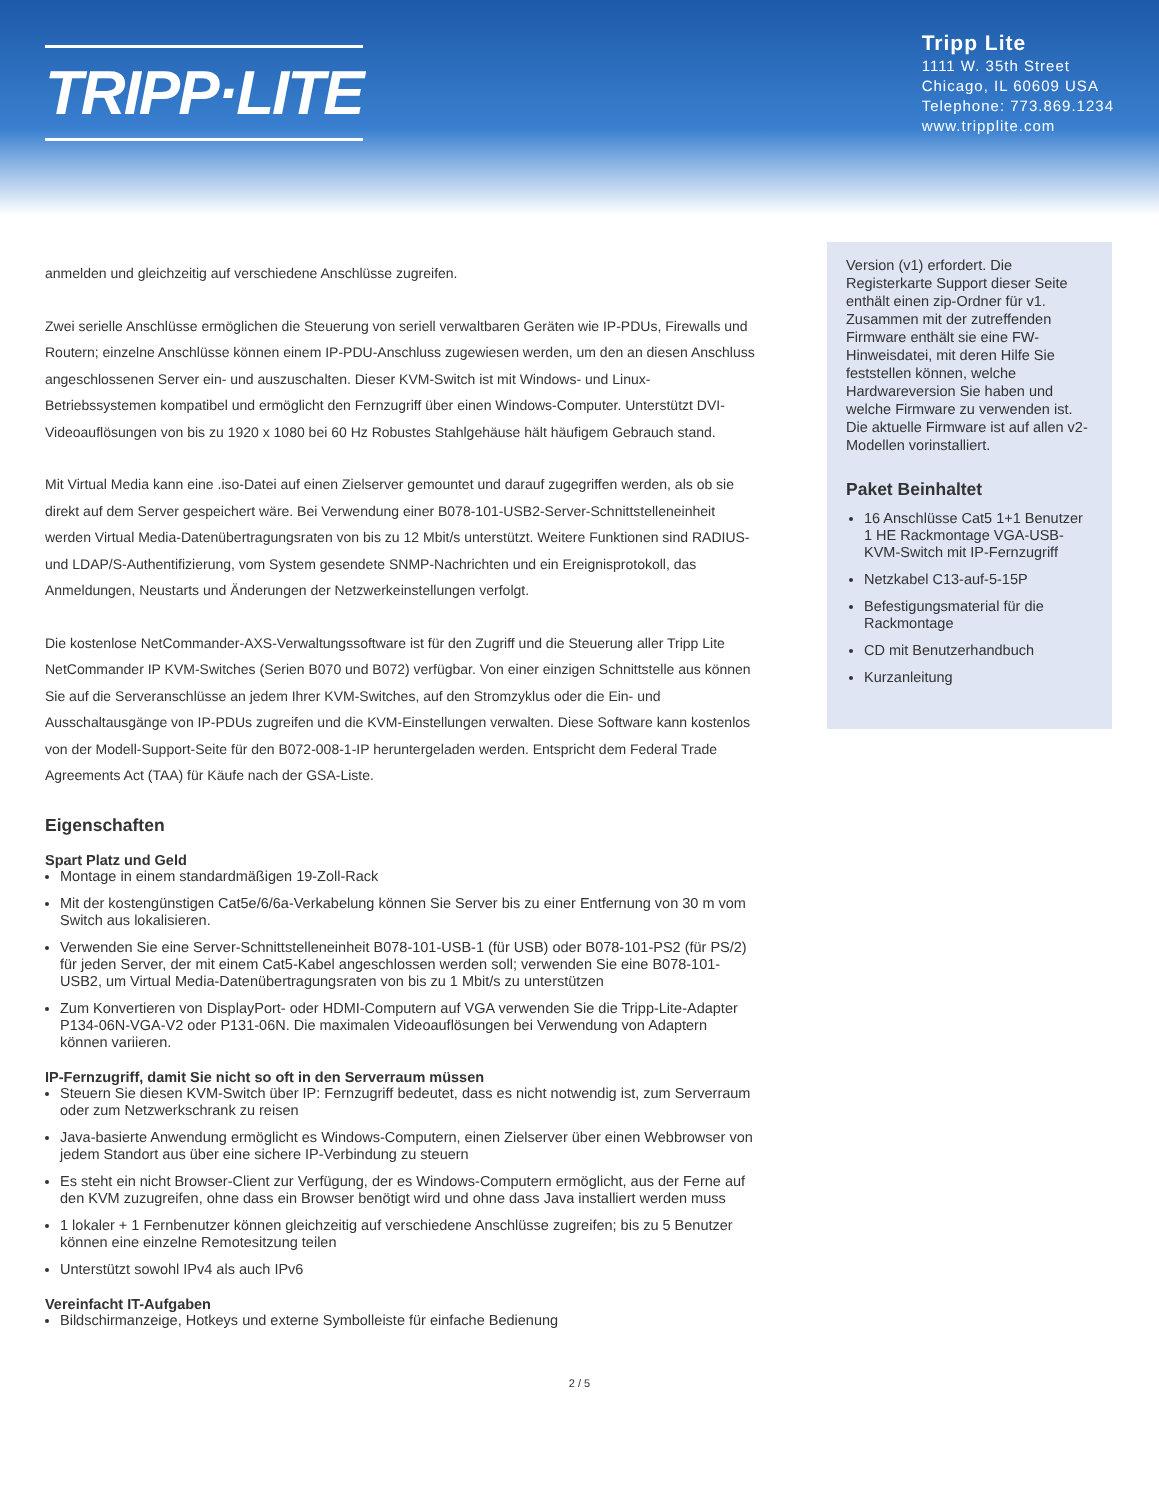TRIPP·LITE
Tripp Lite
1111 W. 35th Street
Chicago, IL 60609 USA
Telephone: 773.869.1234
www.tripplite.com
anmelden und gleichzeitig auf verschiedene Anschlüsse zugreifen.
Zwei serielle Anschlüsse ermöglichen die Steuerung von seriell verwaltbaren Geräten wie IP-PDUs, Firewalls und Routern; einzelne Anschlüsse können einem IP-PDU-Anschluss zugewiesen werden, um den an diesen Anschluss angeschlossenen Server ein- und auszuschalten. Dieser KVM-Switch ist mit Windows- und Linux-Betriebssystemen kompatibel und ermöglicht den Fernzugriff über einen Windows-Computer. Unterstützt DVI-Videoauflösungen von bis zu 1920 x 1080 bei 60 Hz Robustes Stahlgehäuse hält häufigem Gebrauch stand.
Mit Virtual Media kann eine .iso-Datei auf einen Zielserver gemountet und darauf zugegriffen werden, als ob sie direkt auf dem Server gespeichert wäre. Bei Verwendung einer B078-101-USB2-Server-Schnittstelleneinheit werden Virtual Media-Datenübertragungsraten von bis zu 12 Mbit/s unterstützt. Weitere Funktionen sind RADIUS- und LDAP/S-Authentifizierung, vom System gesendete SNMP-Nachrichten und ein Ereignisprotokoll, das Anmeldungen, Neustarts und Änderungen der Netzwerkeinstellungen verfolgt.
Die kostenlose NetCommander-AXS-Verwaltungssoftware ist für den Zugriff und die Steuerung aller Tripp Lite NetCommander IP KVM-Switches (Serien B070 und B072) verfügbar. Von einer einzigen Schnittstelle aus können Sie auf die Serveranschlüsse an jedem Ihrer KVM-Switches, auf den Stromzyklus oder die Ein- und Ausschaltausgänge von IP-PDUs zugreifen und die KVM-Einstellungen verwalten. Diese Software kann kostenlos von der Modell-Support-Seite für den B072-008-1-IP heruntergeladen werden. Entspricht dem Federal Trade Agreements Act (TAA) für Käufe nach der GSA-Liste.
Eigenschaften
Spart Platz und Geld
Montage in einem standardmäßigen 19-Zoll-Rack
Mit der kostengünstigen Cat5e/6/6a-Verkabelung können Sie Server bis zu einer Entfernung von 30 m vom Switch aus lokalisieren.
Verwenden Sie eine Server-Schnittstelleneinheit B078-101-USB-1 (für USB) oder B078-101-PS2 (für PS/2) für jeden Server, der mit einem Cat5-Kabel angeschlossen werden soll; verwenden Sie eine B078-101-USB2, um Virtual Media-Datenübertragungsraten von bis zu 1 Mbit/s zu unterstützen
Zum Konvertieren von DisplayPort- oder HDMI-Computern auf VGA verwenden Sie die Tripp-Lite-Adapter P134-06N-VGA-V2 oder P131-06N. Die maximalen Videoauflösungen bei Verwendung von Adaptern können variieren.
IP-Fernzugriff, damit Sie nicht so oft in den Serverraum müssen
Steuern Sie diesen KVM-Switch über IP: Fernzugriff bedeutet, dass es nicht notwendig ist, zum Serverraum oder zum Netzwerkschrank zu reisen
Java-basierte Anwendung ermöglicht es Windows-Computern, einen Zielserver über einen Webbrowser von jedem Standort aus über eine sichere IP-Verbindung zu steuern
Es steht ein nicht Browser-Client zur Verfügung, der es Windows-Computern ermöglicht, aus der Ferne auf den KVM zuzugreifen, ohne dass ein Browser benötigt wird und ohne dass Java installiert werden muss
1 lokaler + 1 Fernbenutzer können gleichzeitig auf verschiedene Anschlüsse zugreifen; bis zu 5 Benutzer können eine einzelne Remotesitzung teilen
Unterstützt sowohl IPv4 als auch IPv6
Vereinfacht IT-Aufgaben
Bildschirmanzeige, Hotkeys und externe Symbolleiste für einfache Bedienung
Version (v1) erfordert. Die Registerkarte Support dieser Seite enthält einen zip-Ordner für v1. Zusammen mit der zutreffenden Firmware enthält sie eine FW-Hinweisdatei, mit deren Hilfe Sie feststellen können, welche Hardwareversion Sie haben und welche Firmware zu verwenden ist. Die aktuelle Firmware ist auf allen v2-Modellen vorinstalliert.
Paket Beinhaltet
16 Anschlüsse Cat5 1+1 Benutzer 1 HE Rackmontage VGA-USB-KVM-Switch mit IP-Fernzugriff
Netzkabel C13-auf-5-15P
Befestigungsmaterial für die Rackmontage
CD mit Benutzerhandbuch
Kurzanleitung
2 / 5